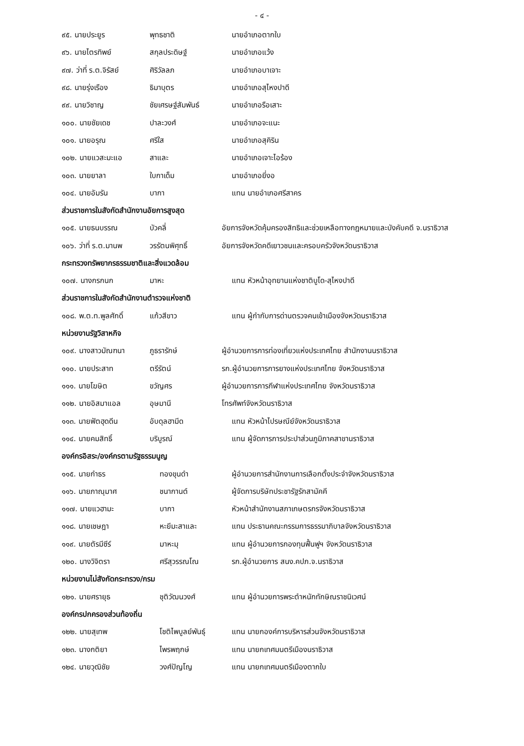- ๔ -
๙๕. นายประยูร พุทธชาติ นายอำเภอตากใบ
๙๖. นายไตรทิพย์ สกุลประดิษฐ์ นายอำเภอแว้ง
๙๗. ว่าที่ ร.ต.จิรัสย์ ศิริวัลลภ นายอำเภอบาเจาะ
๙๘. นายรุ่งเรือง ธิมาบุตร นายอำเภอสุไหงปาดี
๙๙. นายวิชาญ ชัยเศรษฐ์สัมพันธ์ นายอำเภอรือเสาะ
๑๐๐. นายชัยเดช ปาละวงศ์ นายอำเภอจะแนะ
๑๐๑. นายอรุณ ศรีใส นายอำเภอสุคิริน
๑๐๒. นายแวสะมะแอ สาและ นายอำเภอเจาะไอร้อง
๑๐๓. นายยาลา ใบกาเด็ม นายอำเภอยี่งอ
๑๐๔. นายอัมรัน บากา แทน นายอำเภอศรีสาคร
ส่วนราชการในสังกัดสำนักงานอัยการสูงสุด
๑๐๕. นายธนบรรณ บัวคลี่ อัยการจังหวัดคุ้มครองสิทธิและช่วยเหลือทางกฎหมายและบังคับคดี จ.นราธิวาส
๑๐๖. ว่าที่ ร.ต.มานพ วรรัตนพิศุทธิ์ อัยการจังหวัดคดีเยาวชนและครอบครัวจังหวัดนราธิวาส
กระทรวงทรัพยากรธรรมชาติและสิ่งแวดล้อม
๑๐๗. นางกรกนก มาหะ แทน หัวหน้าอุทยานแห่งชาติบูโด-สุไหงปาดี
ส่วนราชการในสังกัดสำนักงานตำรวจแห่งชาติ
๑๐๘. พ.ต.ท.พูลศักดิ์ แก้วสีขาว แทน ผู้กำกับการด่านตรวจคนเข้าเมืองจังหวัดนราธิวาส
หน่วยงานรัฐวิสาหกิจ
๑๐๙. นางสาวมัณฑนา ภูธรารักษ์ ผู้อำนวยการการท่องเที่ยวแห่งประเทศไทย สำนักงานนราธิวาส
๑๑๐. นายประสาท ตรีรัตน์ รก.ผู้อำนวยการการยางแห่งประเทศไทย จังหวัดนราธิวาส
๑๑๑. นายโฆษิต ขวัญศร ผู้อำนวยการการกีฬาแห่งประเทศไทย จังหวัดนราธิวาส
๑๑๒. นายอิสมาแอล อุษมานี โทรศัพท์จังหวัดนราธิวาส
๑๑๓. นายฟัตฮุดดีน อับดุลฮามีด แทน หัวหน้าไปรษณีย์จังหวัดนราธิวาส
๑๑๔. นายคมสิทธิ์ บริบูรณ์ แทน ผู้จัดการการประปาส่วนภูมิภาคสาขานราธิวาส
องค์กรอิสระ/องค์กรตามรัฐธรรมนูญ
๑๑๕. นายกำธร ทองขุนดำ ผู้อำนวยการสำนักงานการเลือกตั้งประจำจังหวัดนราธิวาส
๑๑๖. นายภาณุมาศ ชนากานต์ ผู้จัดการบริษัทประชารัฐรักสามัคคี
๑๑๗. นายแวฮามะ บากา หัวหน้าสำนักงานสภาเกษตรกรจังหวัดนราธิวาส
๑๑๘. นายเชษฎา หะยีมะสาและ แทน ประธานคณะกรรมการธรรมาภิบาลจังหวัดนราธิวาส
๑๑๙. นายตัรมีซีร์ มาหะมุ แทน ผู้อำนวยการกองทุนฟื้นฟูฯ จังหวัดนราธิวาส
๑๒๐. นางวิจิตรา ศรีสุวรรณโณ รก.ผู้อำนวยการ สนง.คปภ.จ.นราธิวาส
หน่วยงานไม่สังกัดกระทรวง/กรม
๑๒๑. นายศรายุธ ชุติวัฒนวงศ์ แทน ผู้อำนวยการพระตำหนักทักษิณราชนิเวศน์
องค์กรปกครองส่วนท้องถิ่น
๑๒๒. นายสุเทพ โชติไพบูลย์พันธุ์ แทน นายกองค์การบริหารส่วนจังหวัดนราธิวาส
๑๒๓. นางกติยา ไพรพฤกษ์ แทน นายกเทศมนตรีเมืองนราธิวาส
๑๒๔. นายวุฒิชัย วงศ์ปัญโญ แทน นายกเทศมนตรีเมืองตากใบ